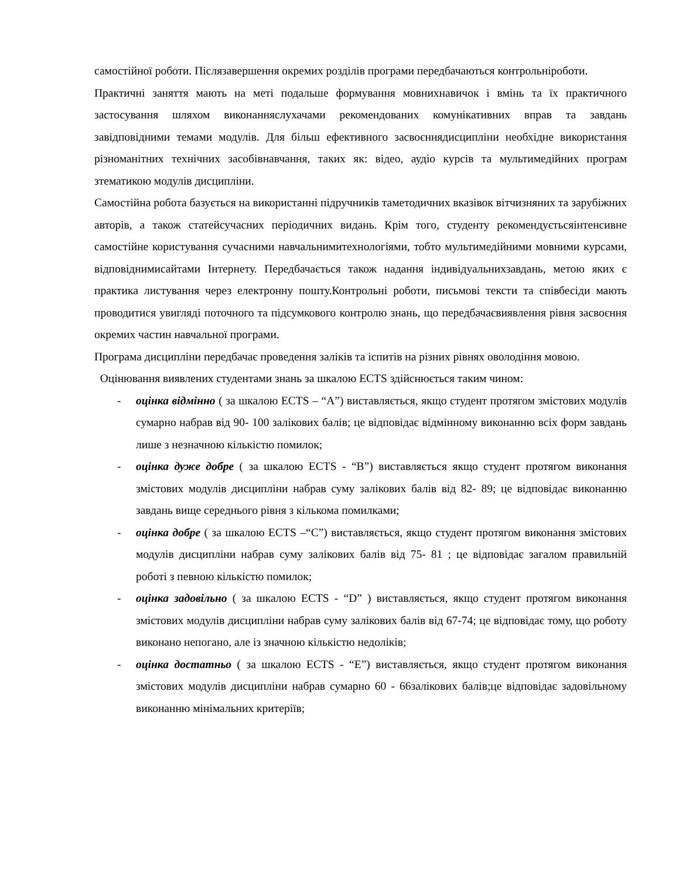самостійної роботи. Післязавершення окремих розділів програми передбачаються контрольніроботи.
Практичні заняття мають на меті подальше формування мовнихнавичок і вмінь та їх практичного застосування шляхом виконанняслухачами рекомендованих комунікативних вправ та завдань завідповідними темами модулів. Для більш ефективного засвоєннядисципліни необхідне використання різноманітних технічних засобівнавчання, таких як: відео, аудіо курсів та мультимедійних програм зтематикою модулів дисципліни.
Самостійна робота базується на використанні підручників таметодичних вказівок вітчизняних та зарубіжних авторів, а також статейсучасних періодичних видань. Крім того, студенту рекомендуєтьсяінтенсивне самостійне користування сучасними навчальнимитехнологіями, тобто мультимедійними мовними курсами, відповіднимисайтами Інтернету. Передбачається також надання індивідуальнихзавдань, метою яких є практика листування через електронну пошту.Контрольні роботи, письмові тексти та співбесіди мають проводитися увигляді поточного та підсумкового контролю знань, що передбачаєвиявлення рівня засвоєння окремих частин навчальної програми.
Програма дисципліни передбачає проведення заліків та іспитів на різних рівнях оволодіння мовою.
Оцінювання виявлених студентами знань за шкалою ECTS здійснюється таким чином:
- оцінка відмінно ( за шкалою ECTS – “A”) виставляється, якщо студент протягом змістових модулів сумарно набрав від 90- 100 залікових балів; це відповідає відмінному виконанню всіх форм завдань лише з незначною кількістю помилок;
- оцінка дуже добре ( за шкалою ECTS - “B”) виставляється якщо студент протягом виконання змістових модулів дисципліни набрав суму залікових балів від 82- 89; це відповідає виконанню завдань вище середнього рівня з кількома помилками;
- оцінка добре ( за шкалою ECTS –“C”) виставляється, якщо студент протягом виконання змістових модулів дисципліни набрав суму залікових балів від 75- 81 ; це відповідає загалом правильній роботі з певною кількістю помилок;
- оцінка задовільно ( за шкалою ECTS - “D” ) виставляється, якщо студент протягом виконання змістових модулів дисципліни набрав суму залікових балів від 67-74; це відповідає тому, що роботу виконано непогано, але із значною кількістю недоліків;
- оцінка достатньо ( за шкалою ECTS - “E”) виставляється, якщо студент протягом виконання змістових модулів дисципліни набрав сумарно 60 - 66залікових балів;це відповідає задовільному виконанню мінімальних критеріїв;